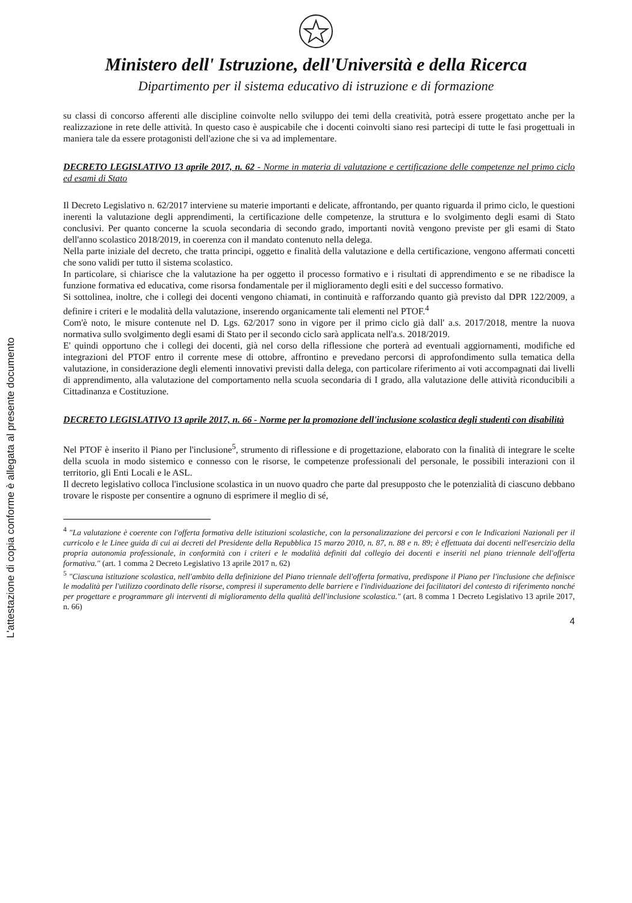L'attestazione di copia conforme è allegata al presente documento
Ministero dell' Istruzione, dell'Università e della Ricerca
Dipartimento per il sistema educativo di istruzione e di formazione
su classi di concorso afferenti alle discipline coinvolte nello sviluppo dei temi della creatività, potrà essere progettato anche per la realizzazione in rete delle attività. In questo caso è auspicabile che i docenti coinvolti siano resi partecipi di tutte le fasi progettuali in maniera tale da essere protagonisti dell'azione che si va ad implementare.
DECRETO LEGISLATIVO 13 aprile 2017, n. 62 - Norme in materia di valutazione e certificazione delle competenze nel primo ciclo ed esami di Stato
Il Decreto Legislativo n. 62/2017 interviene su materie importanti e delicate, affrontando, per quanto riguarda il primo ciclo, le questioni inerenti la valutazione degli apprendimenti, la certificazione delle competenze, la struttura e lo svolgimento degli esami di Stato conclusivi. Per quanto concerne la scuola secondaria di secondo grado, importanti novità vengono previste per gli esami di Stato dell'anno scolastico 2018/2019, in coerenza con il mandato contenuto nella delega.
Nella parte iniziale del decreto, che tratta principi, oggetto e finalità della valutazione e della certificazione, vengono affermati concetti che sono validi per tutto il sistema scolastico.
In particolare, si chiarisce che la valutazione ha per oggetto il processo formativo e i risultati di apprendimento e se ne ribadisce la funzione formativa ed educativa, come risorsa fondamentale per il miglioramento degli esiti e del successo formativo.
Si sottolinea, inoltre, che i collegi dei docenti vengono chiamati, in continuità e rafforzando quanto già previsto dal DPR 122/2009, a definire i criteri e le modalità della valutazione, inserendo organicamente tali elementi nel PTOF.<sup>4</sup>
Com'è noto, le misure contenute nel D. Lgs. 62/2017 sono in vigore per il primo ciclo già dall' a.s. 2017/2018, mentre la nuova normativa sullo svolgimento degli esami di Stato per il secondo ciclo sarà applicata nell'a.s. 2018/2019.
E' quindi opportuno che i collegi dei docenti, già nel corso della riflessione che porterà ad eventuali aggiornamenti, modifiche ed integrazioni del PTOF entro il corrente mese di ottobre, affrontino e prevedano percorsi di approfondimento sulla tematica della valutazione, in considerazione degli elementi innovativi previsti dalla delega, con particolare riferimento ai voti accompagnati dai livelli di apprendimento, alla valutazione del comportamento nella scuola secondaria di I grado, alla valutazione delle attività riconducibili a Cittadinanza e Costituzione.
DECRETO LEGISLATIVO 13 aprile 2017, n. 66 - Norme per la promozione dell'inclusione scolastica degli studenti con disabilità
Nel PTOF è inserito il Piano per l'inclusione<sup>5</sup>, strumento di riflessione e di progettazione, elaborato con la finalità di integrare le scelte della scuola in modo sistemico e connesso con le risorse, le competenze professionali del personale, le possibili interazioni con il territorio, gli Enti Locali e le ASL.
Il decreto legislativo colloca l'inclusione scolastica in un nuovo quadro che parte dal presupposto che le potenzialità di ciascuno debbano trovare le risposte per consentire a ognuno di esprimere il meglio di sé,
<sup>4</sup> "La valutazione è coerente con l'offerta formativa delle istituzioni scolastiche, con la personalizzazione dei percorsi e con le Indicazioni Nazionali per il curricolo e le Linee guida di cui ai decreti del Presidente della Repubblica 15 marzo 2010, n. 87, n. 88 e n. 89; è effettuata dai docenti nell'esercizio della propria autonomia professionale, in conformità con i criteri e le modalità definiti dal collegio dei docenti e inseriti nel piano triennale dell'offerta formativa." (art. 1 comma 2 Decreto Legislativo 13 aprile 2017 n. 62)
<sup>5</sup> "Ciascuna istituzione scolastica, nell'ambito della definizione del Piano triennale dell'offerta formativa, predispone il Piano per l'inclusione che definisce le modalità per l'utilizzo coordinato delle risorse, compresi il superamento delle barriere e l'individuazione dei facilitatori del contesto di riferimento nonché per progettare e programmare gli interventi di miglioramento della qualità dell'inclusione scolastica." (art. 8 comma 1 Decreto Legislativo 13 aprile 2017, n. 66)
4